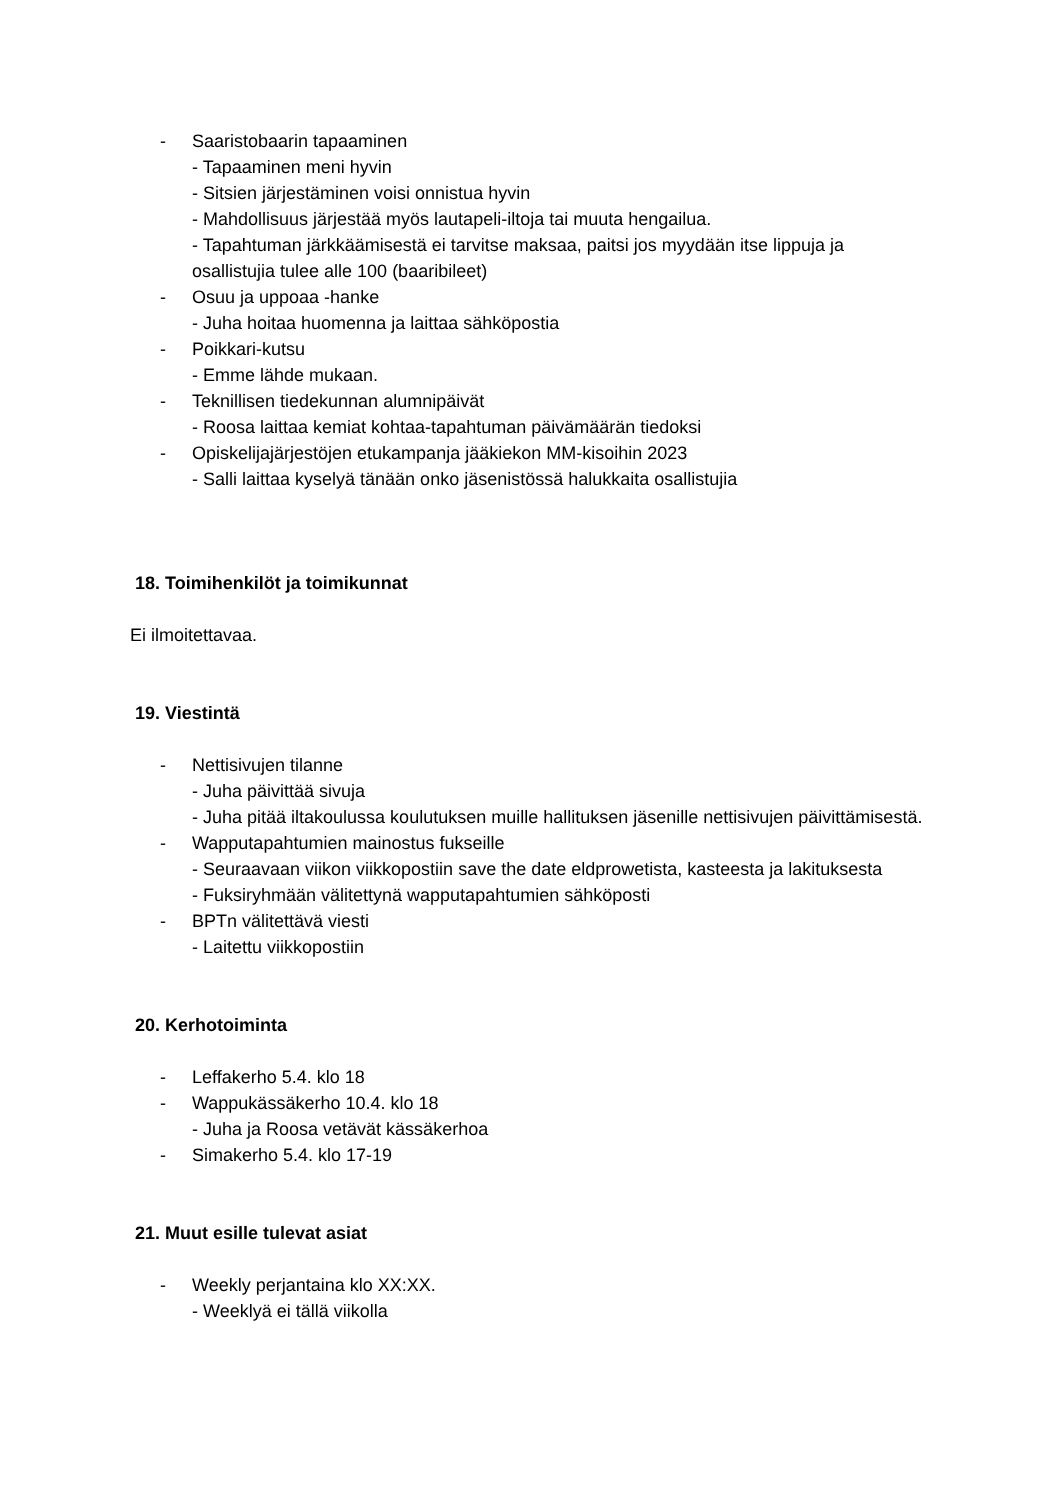- Saaristobaarin tapaaminen
- Tapaaminen meni hyvin
- Sitsien järjestäminen voisi onnistua hyvin
- Mahdollisuus järjestää myös lautapeli-iltoja tai muuta hengailua.
- Tapahtuman järkkäämisestä ei tarvitse maksaa, paitsi jos myydään itse lippuja ja osallistujia tulee alle 100 (baaribileet)
- Osuu ja uppoaa -hanke
- Juha hoitaa huomenna ja laittaa sähköpostia
- Poikkari-kutsu
- Emme lähde mukaan.
- Teknillisen tiedekunnan alumnipäivät
- Roosa laittaa kemiat kohtaa-tapahtuman päivämäärän tiedoksi
- Opiskelijajärjestöjen etukampanja jääkiekon MM-kisoihin 2023
- Salli laittaa kyselyä tänään onko jäsenistössä halukkaita osallistujia
18. Toimihenkilöt ja toimikunnat
Ei ilmoitettavaa.
19. Viestintä
- Nettisivujen tilanne
- Juha päivittää sivuja
- Juha pitää iltakoulussa koulutuksen muille hallituksen jäsenille nettisivujen päivittämisestä.
- Wapputapahtumien mainostus fukseille
- Seuraavaan viikon viikkopostiin save the date eldprowetista, kasteesta ja lakituksesta
- Fuksiryhmään välitettynä wapputapahtumien sähköposti
- BPTn välitettävä viesti
- Laitettu viikkopostiin
20. Kerhotoiminta
- Leffakerho 5.4. klo 18
- Wappukässäkerho 10.4. klo 18
- Juha ja Roosa vetävät kässäkerhoa
- Simakerho 5.4. klo 17-19
21. Muut esille tulevat asiat
- Weekly perjantaina klo XX:XX.
- Weeklyä ei tällä viikolla